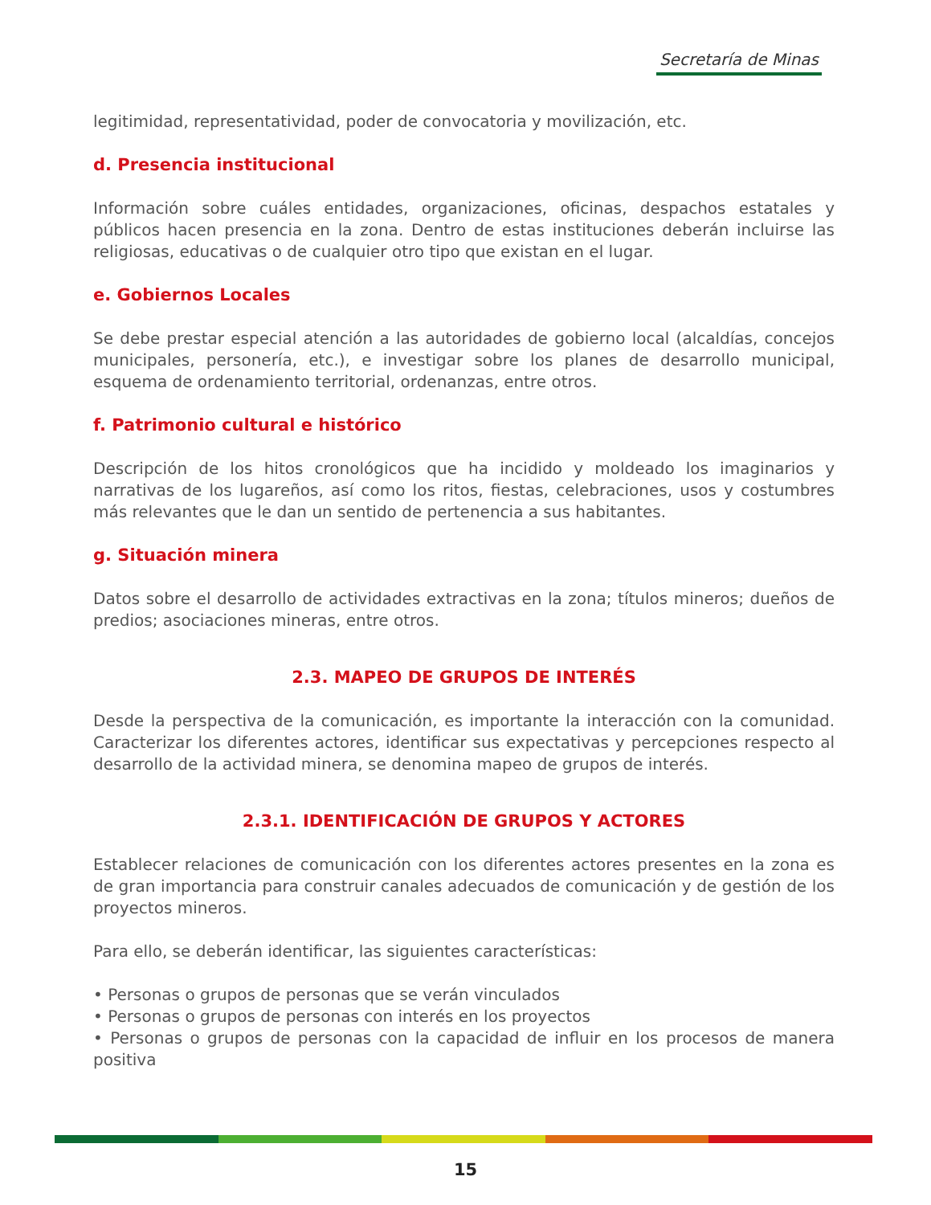Secretaría de Minas
legitimidad, representatividad, poder de convocatoria y movilización, etc.
d. Presencia institucional
Información sobre cuáles entidades, organizaciones, oficinas, despachos estatales y públicos hacen presencia en la zona. Dentro de estas instituciones deberán incluirse las religiosas, educativas o de cualquier otro tipo que existan en el lugar.
e. Gobiernos Locales
Se debe prestar especial atención a las autoridades de gobierno local (alcaldías, concejos municipales, personería, etc.), e investigar sobre los planes de desarrollo municipal, esquema de ordenamiento territorial, ordenanzas, entre otros.
f. Patrimonio cultural e histórico
Descripción de los hitos cronológicos que ha incidido y moldeado los imaginarios y narrativas de los lugareños, así como los ritos, fiestas, celebraciones, usos y costumbres más relevantes que le dan un sentido de pertenencia a sus habitantes.
g. Situación minera
Datos sobre el desarrollo de actividades extractivas en la zona; títulos mineros; dueños de predios; asociaciones mineras, entre otros.
2.3. MAPEO DE GRUPOS DE INTERÉS
Desde la perspectiva de la comunicación, es importante la interacción con la comunidad. Caracterizar los diferentes actores, identificar sus expectativas y percepciones respecto al desarrollo de la actividad minera, se denomina mapeo de grupos de interés.
2.3.1. IDENTIFICACIÓN DE GRUPOS Y ACTORES
Establecer relaciones de comunicación con los diferentes actores presentes en la zona es de gran importancia para construir canales adecuados de comunicación y de gestión de los proyectos mineros.
Para ello, se deberán identificar, las siguientes características:
• Personas o grupos de personas que se verán vinculados
• Personas o grupos de personas con interés en los proyectos
• Personas o grupos de personas con la capacidad de influir en los procesos de manera positiva
15